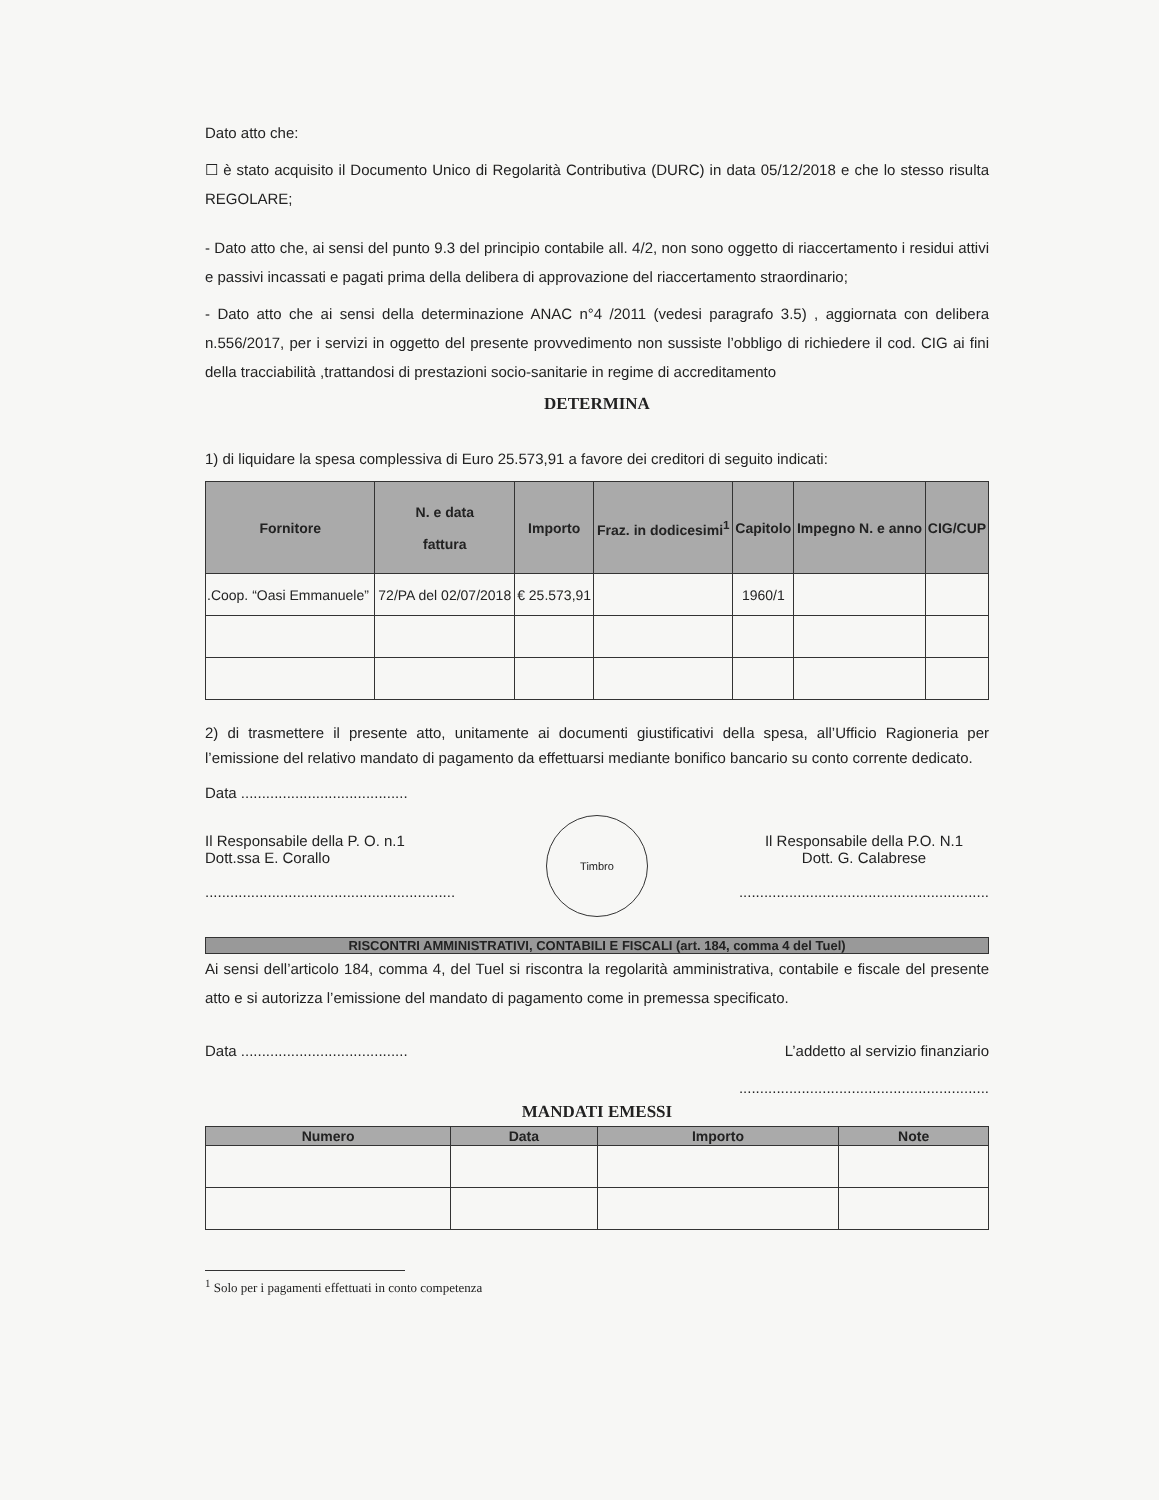Dato atto che:
☐ è stato acquisito il Documento Unico di Regolarità Contributiva (DURC) in data 05/12/2018 e che lo stesso risulta REGOLARE;
- Dato atto che, ai sensi del punto 9.3 del principio contabile all. 4/2, non sono oggetto di riaccertamento i residui attivi e passivi incassati e pagati prima della delibera di approvazione del riaccertamento straordinario;
- Dato atto che ai sensi della determinazione ANAC n°4 /2011 (vedesi paragrafo 3.5) , aggiornata con delibera n.556/2017, per i servizi in oggetto del presente provvedimento non sussiste l’obbligo di richiedere il cod. CIG ai fini della tracciabilità ,trattandosi di prestazioni socio-sanitarie in regime di accreditamento
DETERMINA
1) di liquidare la spesa complessiva di Euro 25.573,91 a favore dei creditori di seguito indicati:
| Fornitore | N. e data fattura | Importo | Fraz. in dodicesimi<sup>1</sup> | Capitolo | Impegno N. e anno | CIG/CUP |
| --- | --- | --- | --- | --- | --- | --- |
| .Coop. “Oasi Emmanuele” | 72/PA del 02/07/2018 | € 25.573,91 | | 1960/1 | | |
2) di trasmettere il presente atto, unitamente ai documenti giustificativi della spesa, all’Ufficio Ragioneria per l’emissione del relativo mandato di pagamento da effettuarsi mediante bonifico bancario su conto corrente dedicato.
Data ........................................
Il Responsabile della P. O. n.1
Dott.ssa E. Corallo
............................................................
Timbro
Il Responsabile della P.O. N.1
Dott. G. Calabrese
............................................................
RISCONTRI AMMINISTRATIVI, CONTABILI E FISCALI (art. 184, comma 4 del Tuel)
Ai sensi dell’articolo 184, comma 4, del Tuel si riscontra la regolarità amministrativa, contabile e fiscale del presente atto e si autorizza l’emissione del mandato di pagamento come in premessa specificato.
Data ........................................ L’addetto al servizio finanziario
............................................................
MANDATI EMESSI
| Numero | Data | Importo | Note |
| --- | --- | --- | --- |
<sup>1</sup> Solo per i pagamenti effettuati in conto competenza